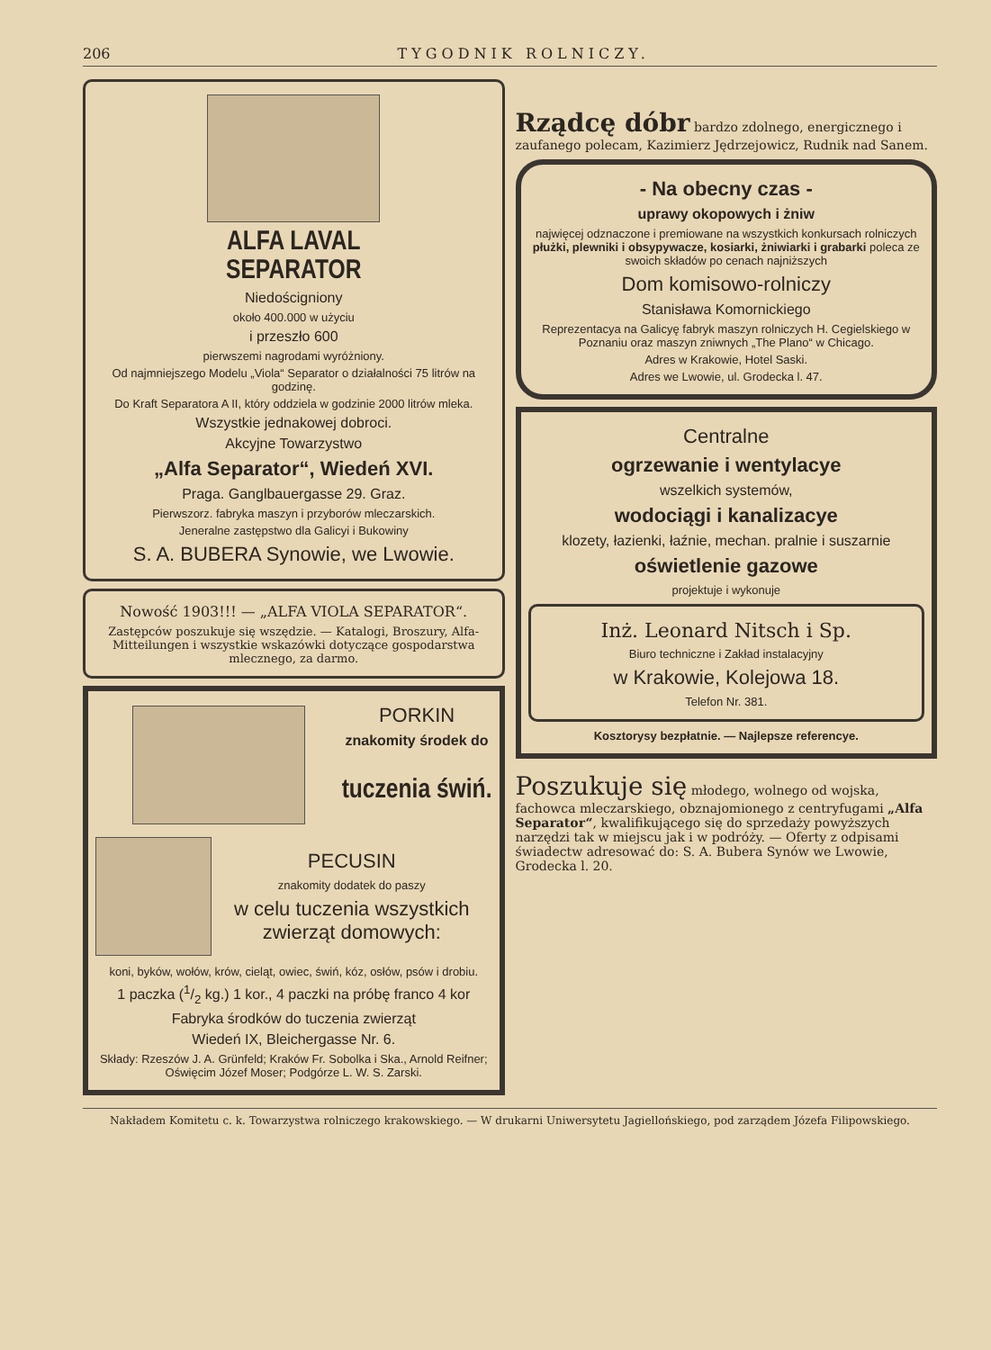206 TYGODNIK ROLNICZY.
ALFA LAVAL
SEPARATOR
Niedościgniony
około 400.000 w użyciu
i przeszło 600
pierwszemi nagrodami wyróżniony.
Od najmniejszego Modelu „Viola“ Separator o działalności 75 litrów na godzinę.
Do Kraft Separatora A II, który oddziela w godzinie 2000 litrów mleka.
Wszystkie jednakowej dobroci.
Akcyjne Towarzystwo
„Alfa Separator“, Wiedeń XVI.
Praga. Ganglbauergasse 29. Graz.
Pierwszorz. fabryka maszyn i przyborów mleczarskich.
Jeneralne zastępstwo dla Galicyi i Bukowiny
S. A. BUBERA Synowie, we Lwowie.
Nowość 1903!!! — „ALFA VIOLA SEPARATOR“.
Zastępców poszukuje się wszędzie. — Katalogi, Broszury, Alfa-Mitteilungen i wszystkie wskazówki dotyczące gospodarstwa mlecznego, za darmo.
PORKIN
znakomity środek do
tuczenia świń.
PECUSIN
znakomity dodatek do paszy
w celu tuczenia wszystkich zwierząt domowych:
koni, byków, wołów, krów, cieląt, owiec, świń, kóz, osłów, psów i drobiu.
1 paczka (1/2 kg.) 1 kor., 4 paczki na próbę franco 4 kor
Fabryka środków do tuczenia zwierząt
Wiedeń IX, Bleichergasse Nr. 6.
Składy: Rzeszów J. A. Grünfeld; Kraków Fr. Sobolka i Ska., Arnold Reifner; Oświęcim Józef Moser; Podgórze L. W. S. Zarski.
Rządcę dóbr bardzo zdolnego, energicznego i zaufanego polecam, Kazimierz Jędrzejowicz, Rudnik nad Sanem.
- Na obecny czas -
uprawy okopowych i żniw
najwięcej odznaczone i premiowane na wszystkich konkursach rolniczych płużki, plewniki i obsypywacze, kosiarki, żniwiarki i grabarki poleca ze swoich składów po cenach najniższych
Dom komisowo-rolniczy
Stanisława Komornickiego
Reprezentacya na Galicyę fabryk maszyn rolniczych H. Cegielskiego w Poznaniu oraz maszyn zniwnych „The Plano“ w Chicago.
Adres w Krakowie, Hotel Saski.
Adres we Lwowie, ul. Grodecka l. 47.
Centralne
ogrzewanie i wentylacye
wszelkich systemów,
wodociągi i kanalizacye
klozety, łazienki, łaźnie, mechan. pralnie i suszarnie
oświetlenie gazowe
projektuje i wykonuje
Inż. Leonard Nitsch i Sp.
Biuro techniczne i Zakład instalacyjny
w Krakowie, Kolejowa 18.
Telefon Nr. 381.
Kosztorysy bezpłatnie. — Najlepsze referencye.
Poszukuje się młodego, wolnego od wojska, fachowca mleczarskiego, obznajomionego z centryfugami „Alfa Separator“, kwalifikującego się do sprzedaży powyższych narzędzi tak w miejscu jak i w podróży. — Oferty z odpisami świadectw adresować do: S. A. Bubera Synów we Lwowie, Grodecka l. 20.
Nakładem Komitetu c. k. Towarzystwa rolniczego krakowskiego. — W drukarni Uniwersytetu Jagiellońskiego, pod zarządem Józefa Filipowskiego.